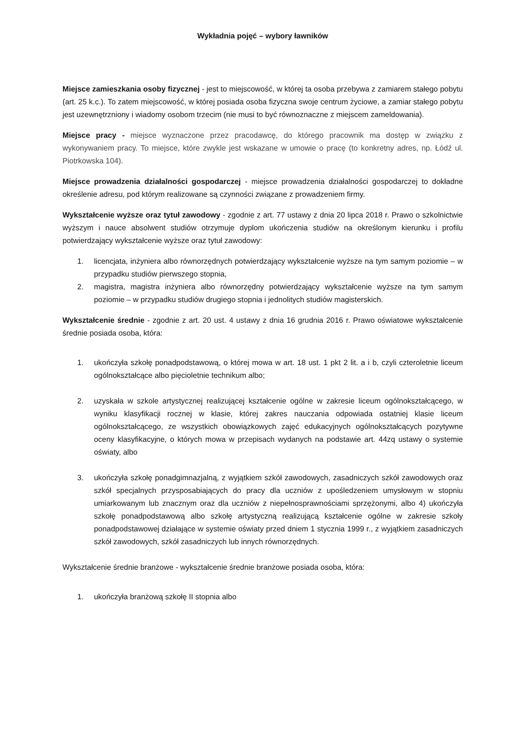Wykładnia pojęć – wybory ławników
Miejsce zamieszkania osoby fizycznej - jest to miejscowość, w której ta osoba przebywa z zamiarem stałego pobytu (art. 25 k.c.). To zatem miejscowość, w której posiada osoba fizyczna swoje centrum życiowe, a zamiar stałego pobytu jest uzewnętrzniony i wiadomy osobom trzecim (nie musi to być równoznaczne z miejscem zameldowania).
Miejsce pracy - miejsce wyznaczone przez pracodawcę, do którego pracownik ma dostęp w związku z wykonywaniem pracy. To miejsce, które zwykle jest wskazane w umowie o pracę (to konkretny adres, np. Łódź ul. Piotrkowska 104).
Miejsce prowadzenia działalności gospodarczej - miejsce prowadzenia działalności gospodarczej to dokładne określenie adresu, pod którym realizowane są czynności związane z prowadzeniem firmy.
Wykształcenie wyższe oraz tytuł zawodowy - zgodnie z art. 77 ustawy z dnia 20 lipca 2018 r. Prawo o szkolnictwie wyższym i nauce absolwent studiów otrzymuje dyplom ukończenia studiów na określonym kierunku i profilu potwierdzający wykształcenie wyższe oraz tytuł zawodowy:
1. licencjata, inżyniera albo równorzędnych potwierdzający wykształcenie wyższe na tym samym poziomie – w przypadku studiów pierwszego stopnia,
2. magistra, magistra inżyniera albo równorzędny potwierdzający wykształcenie wyższe na tym samym poziomie – w przypadku studiów drugiego stopnia i jednolitych studiów magisterskich.
Wykształcenie średnie - zgodnie z art. 20 ust. 4 ustawy z dnia 16 grudnia 2016 r. Prawo oświatowe wykształcenie średnie posiada osoba, która:
1. ukończyła szkołę ponadpodstawową, o której mowa w art. 18 ust. 1 pkt 2 lit. a i b, czyli czteroletnie liceum ogólnokształcące albo pięcioletnie technikum albo;
2. uzyskała w szkole artystycznej realizującej kształcenie ogólne w zakresie liceum ogólnokształcącego, w wyniku klasyfikacji rocznej w klasie, której zakres nauczania odpowiada ostatniej klasie liceum ogólnokształcącego, ze wszystkich obowiązkowych zajęć edukacyjnych ogólnokształcących pozytywne oceny klasyfikacyjne, o których mowa w przepisach wydanych na podstawie art. 44zq ustawy o systemie oświaty, albo
3. ukończyła szkołę ponadgimnazjalną, z wyjątkiem szkół zawodowych, zasadniczych szkół zawodowych oraz szkół specjalnych przysposabiających do pracy dla uczniów z upośledzeniem umysłowym w stopniu umiarkowanym lub znacznym oraz dla uczniów z niepełnosprawnościami sprzężonymi, albo 4) ukończyła szkołę ponadpodstawową albo szkołę artystyczną realizującą kształcenie ogólne w zakresie szkoły ponadpodstawowej działające w systemie oświaty przed dniem 1 stycznia 1999 r., z wyjątkiem zasadniczych szkół zawodowych, szkół zasadniczych lub innych równorzędnych.
Wykształcenie średnie branżowe - wykształcenie średnie branżowe posiada osoba, która:
1. ukończyła branżową szkołę II stopnia albo